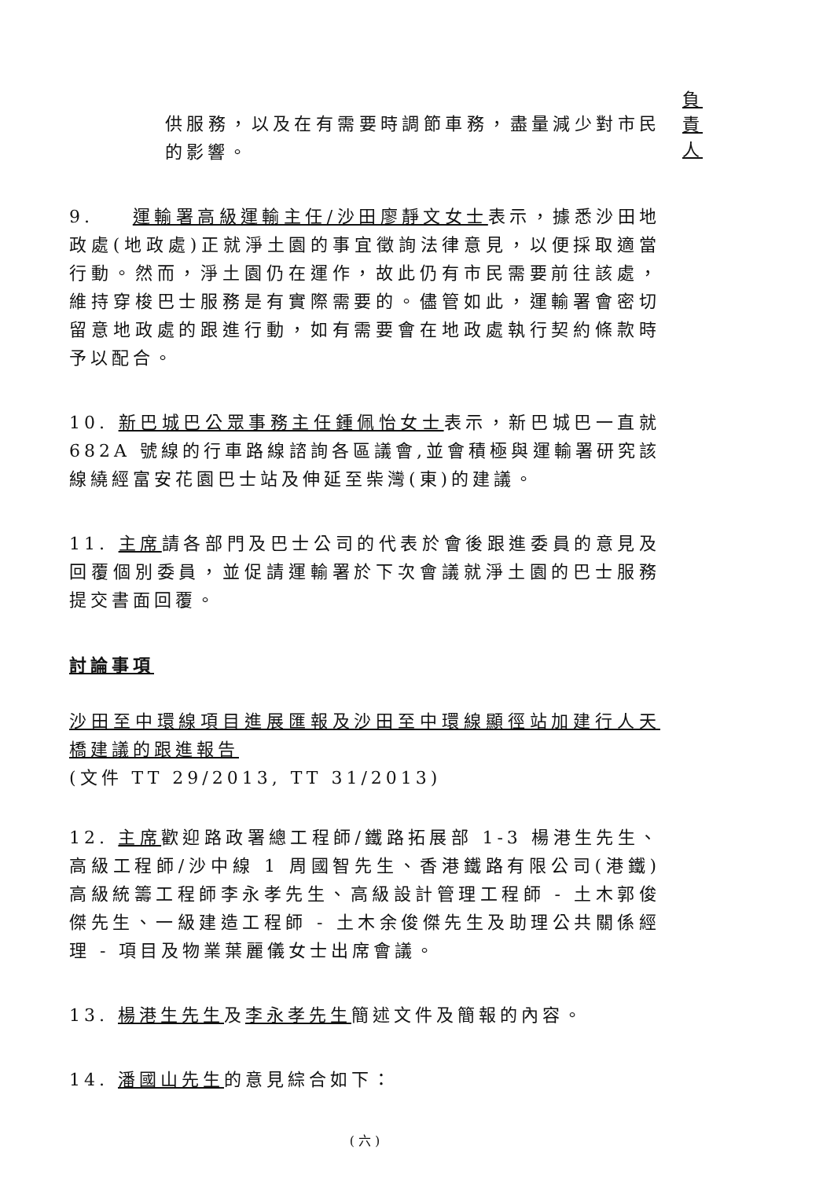負責人
供服務，以及在有需要時調節車務，盡量減少對市民的影響。
9. 運輸署高級運輸主任/沙田廖靜文女士表示，據悉沙田地政處(地政處)正就淨土園的事宜徵詢法律意見，以便採取適當行動。然而，淨土園仍在運作，故此仍有市民需要前往該處，維持穿梭巴士服務是有實際需要的。儘管如此，運輸署會密切留意地政處的跟進行動，如有需要會在地政處執行契約條款時予以配合。
10. 新巴城巴公眾事務主任鍾佩怡女士表示，新巴城巴一直就 682A 號線的行車路線諮詢各區議會,並會積極與運輸署研究該線繞經富安花園巴士站及伸延至柴灣(東)的建議。
11. 主席請各部門及巴士公司的代表於會後跟進委員的意見及回覆個別委員，並促請運輸署於下次會議就淨土園的巴士服務提交書面回覆。
討論事項
沙田至中環線項目進展匯報及沙田至中環線顯徑站加建行人天橋建議的跟進報告
(文件 TT 29/2013, TT 31/2013)
12. 主席歡迎路政署總工程師/鐵路拓展部 1-3 楊港生先生、高級工程師/沙中線 1 周國智先生、香港鐵路有限公司(港鐵)高級統籌工程師李永孝先生、高級設計管理工程師 - 土木郭俊傑先生、一級建造工程師 - 土木余俊傑先生及助理公共關係經理 - 項目及物業葉麗儀女士出席會議。
13. 楊港生先生及李永孝先生簡述文件及簡報的內容。
14. 潘國山先生的意見綜合如下：
( 六 )